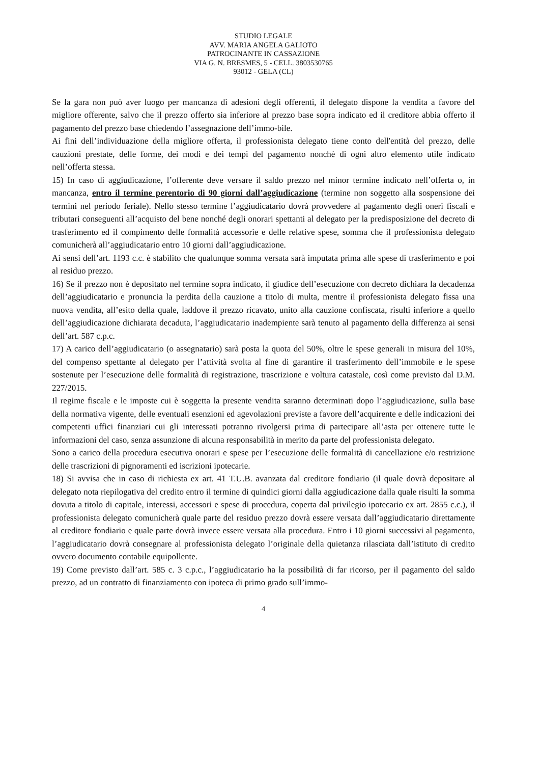STUDIO LEGALE
AVV. MARIA ANGELA GALIOTO
PATROCINANTE IN CASSAZIONE
VIA G. N. BRESMES, 5 - CELL. 3803530765
93012 - GELA (CL)
Se la gara non può aver luogo per mancanza di adesioni degli offerenti, il delegato dispone la vendita a favore del migliore offerente, salvo che il prezzo offerto sia inferiore al prezzo base sopra indicato ed il creditore abbia offerto il pagamento del prezzo base chiedendo l’assegnazione dell’immo-bile.
Ai fini dell’individuazione della migliore offerta, il professionista delegato tiene conto dell'entità del prezzo, delle cauzioni prestate, delle forme, dei modi e dei tempi del pagamento nonchè di ogni altro elemento utile indicato nell’offerta stessa.
15) In caso di aggiudicazione, l’offerente deve versare il saldo prezzo nel minor termine indicato nell’offerta o, in mancanza, entro il termine perentorio di 90 giorni dall’aggiudicazione (termine non soggetto alla sospensione dei termini nel periodo feriale). Nello stesso termine l’aggiudicatario dovrà provvedere al pagamento degli oneri fiscali e tributari conseguenti all’acquisto del bene nonché degli onorari spettanti al delegato per la predisposizione del decreto di trasferimento ed il compimento delle formalità accessorie e delle relative spese, somma che il professionista delegato comunicherà all’aggiudicatario entro 10 giorni dall’aggiudicazione.
Ai sensi dell’art. 1193 c.c. è stabilito che qualunque somma versata sarà imputata prima alle spese di trasferimento e poi al residuo prezzo.
16) Se il prezzo non è depositato nel termine sopra indicato, il giudice dell’esecuzione con decreto dichiara la decadenza dell’aggiudicatario e pronuncia la perdita della cauzione a titolo di multa, mentre il professionista delegato fissa una nuova vendita, all’esito della quale, laddove il prezzo ricavato, unito alla cauzione confiscata, risulti inferiore a quello dell’aggiudicazione dichiarata decaduta, l’aggiudicatario inadempiente sarà tenuto al pagamento della differenza ai sensi dell’art. 587 c.p.c.
17) A carico dell’aggiudicatario (o assegnatario) sarà posta la quota del 50%, oltre le spese generali in misura del 10%, del compenso spettante al delegato per l’attività svolta al fine di garantire il trasferimento dell’immobile e le spese sostenute per l’esecuzione delle formalità di registrazione, trascrizione e voltura catastale, così come previsto dal D.M. 227/2015.
Il regime fiscale e le imposte cui è soggetta la presente vendita saranno determinati dopo l’aggiudicazione, sulla base della normativa vigente, delle eventuali esenzioni ed agevolazioni previste a favore dell’acquirente e delle indicazioni dei competenti uffici finanziari cui gli interessati potranno rivolgersi prima di partecipare all’asta per ottenere tutte le informazioni del caso, senza assunzione di alcuna responsabilità in merito da parte del professionista delegato.
Sono a carico della procedura esecutiva onorari e spese per l’esecuzione delle formalità di cancellazione e/o restrizione delle trascrizioni di pignoramenti ed iscrizioni ipotecarie.
18) Si avvisa che in caso di richiesta ex art. 41 T.U.B. avanzata dal creditore fondiario (il quale dovrà depositare al delegato nota riepilogativa del credito entro il termine di quindici giorni dalla aggiudicazione dalla quale risulti la somma dovuta a titolo di capitale, interessi, accessori e spese di procedura, coperta dal privilegio ipotecario ex art. 2855 c.c.), il professionista delegato comunicherà quale parte del residuo prezzo dovrà essere versata dall’aggiudicatario direttamente al creditore fondiario e quale parte dovrà invece essere versata alla procedura. Entro i 10 giorni successivi al pagamento, l’aggiudicatario dovrà consegnare al professionista delegato l’originale della quietanza rilasciata dall’istituto di credito ovvero documento contabile equipollente.
19) Come previsto dall’art. 585 c. 3 c.p.c., l’aggiudicatario ha la possibilità di far ricorso, per il pagamento del saldo prezzo, ad un contratto di finanziamento con ipoteca di primo grado sull’immo-
4